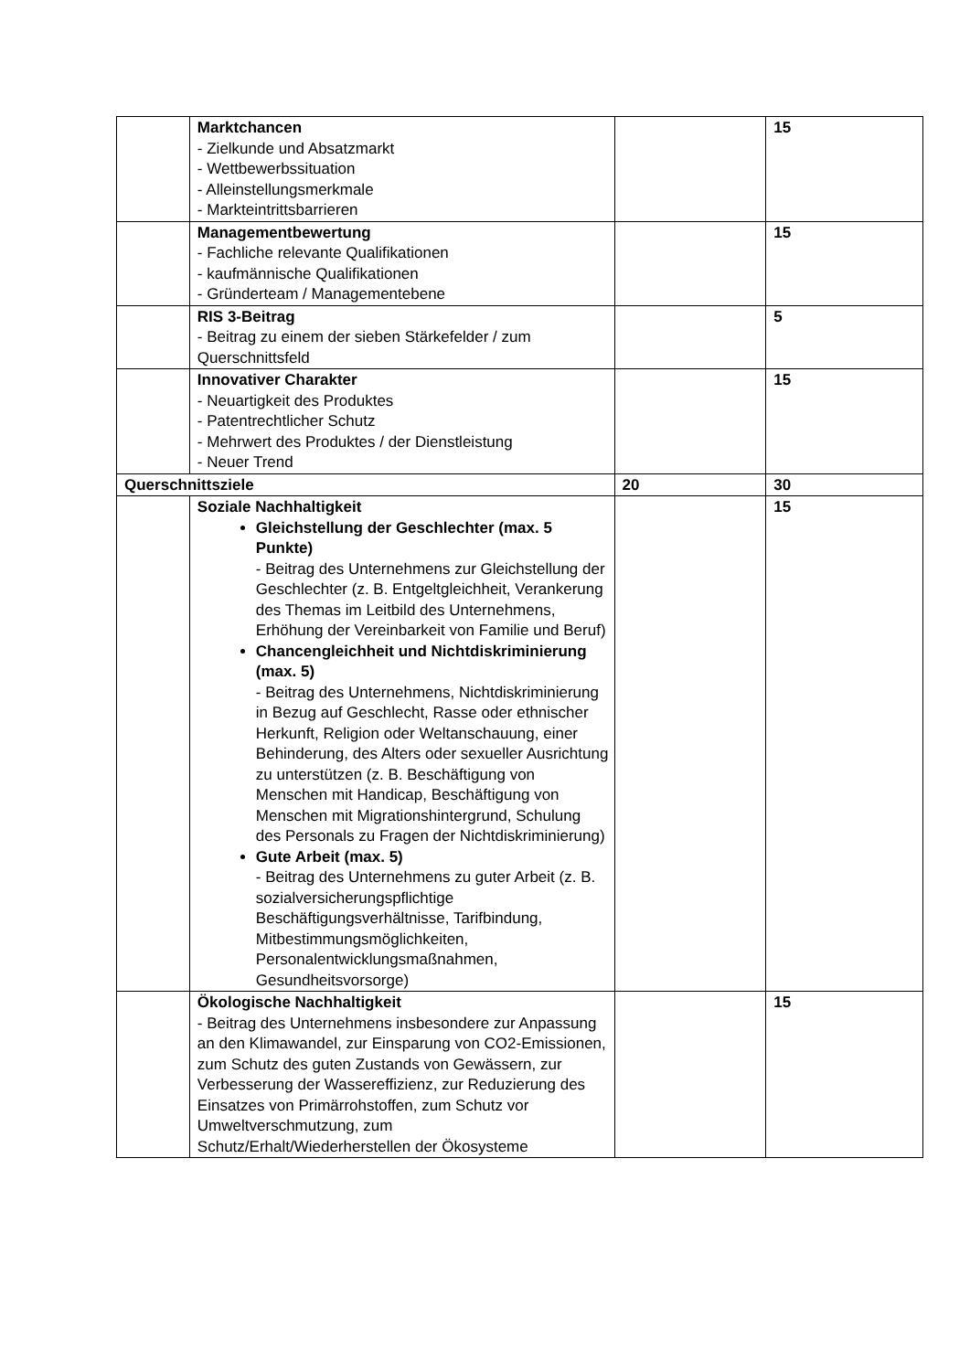| | Marktchancen - Zielkunde und Absatzmarkt - Wettbewerbssituation - Alleinstellungsmerkmale - Markteintrittsbarrieren | | 15 |
| | Managementbewertung - Fachliche relevante Qualifikationen - kaufmännische Qualifikationen - Gründerteam / Managementebene | | 15 |
| | RIS 3-Beitrag - Beitrag zu einem der sieben Stärkefelder / zum Querschnittsfeld | | 5 |
| | Innovativer Charakter - Neuartigkeit des Produktes - Patentrechtlicher Schutz - Mehrwert des Produktes / der Dienstleistung - Neuer Trend | | 15 |
| Querschnittsziele | | 20 | 30 |
| | Soziale Nachhaltigkeit Gleichstellung der Geschlechter (max. 5 Punkte) - Beitrag des Unternehmens zur Gleichstellung der Geschlechter (z. B. Entgeltgleichheit, Verankerung des Themas im Leitbild des Unternehmens, Erhöhung der Vereinbarkeit von Familie und Beruf) Chancengleichheit und Nichtdiskriminierung (max. 5) - Beitrag des Unternehmens, Nichtdiskriminierung in Bezug auf Geschlecht, Rasse oder ethnischer Herkunft, Religion oder Weltanschauung, einer Behinderung, des Alters oder sexueller Ausrichtung zu unterstützen (z. B. Beschäftigung von Menschen mit Handicap, Beschäftigung von Menschen mit Migrationshintergrund, Schulung des Personals zu Fragen der Nichtdiskriminierung) Gute Arbeit (max. 5) - Beitrag des Unternehmens zu guter Arbeit (z. B. sozialversicherungspflichtige Beschäftigungsverhältnisse, Tarifbindung, Mitbestimmungsmöglichkeiten, Personalentwicklungsmaßnahmen, Gesundheitsvorsorge) | | 15 |
| | Ökologische Nachhaltigkeit - Beitrag des Unternehmens insbesondere zur Anpassung an den Klimawandel, zur Einsparung von CO2-Emissionen, zum Schutz des guten Zustands von Gewässern, zur Verbesserung der Wassereffizienz, zur Reduzierung des Einsatzes von Primärrohstoffen, zum Schutz vor Umweltverschmutzung, zum Schutz/Erhalt/Wiederherstellen der Ökosysteme | | 15 |